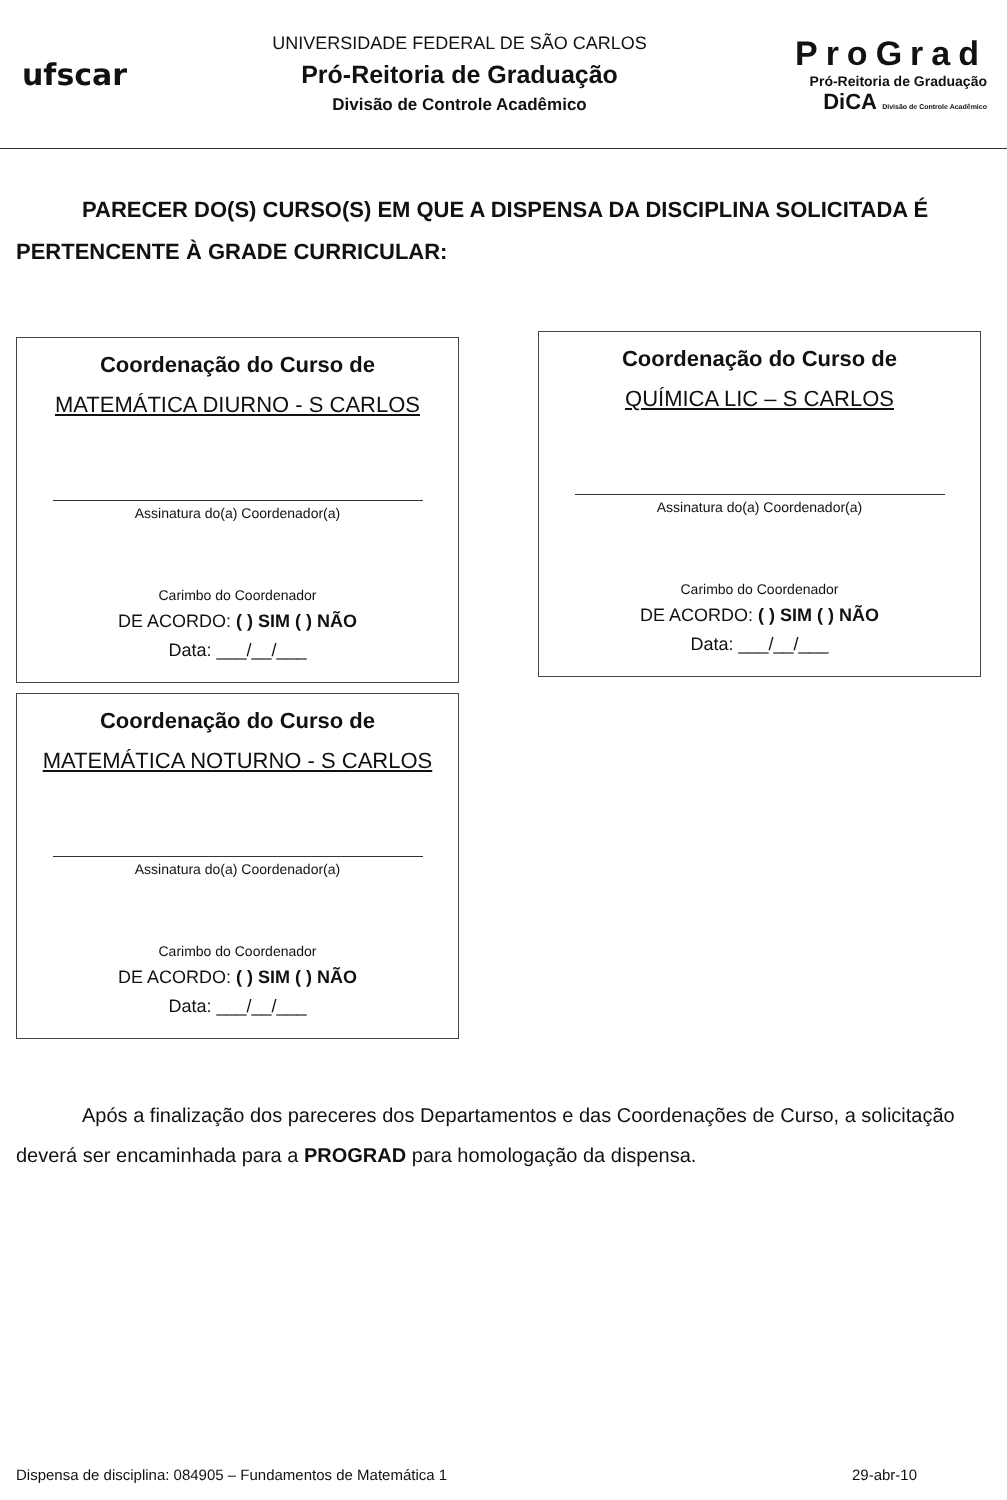ufscar
UNIVERSIDADE FEDERAL DE SÃO CARLOS
Pró-Reitoria de Graduação
Divisão de Controle Acadêmico
ProGrad
Pró-Reitoria de Graduação
DiCA Divisão de Controle Acadêmico
PARECER DO(S) CURSO(S) EM QUE A DISPENSA DA DISCIPLINA SOLICITADA É PERTENCENTE À GRADE CURRICULAR:
Coordenação do Curso de
MATEMÁTICA DIURNO - S CARLOS
Assinatura do(a) Coordenador(a)
Carimbo do Coordenador
DE ACORDO: ( ) SIM ( ) NÃO
Data: ___/__/___
Coordenação do Curso de
MATEMÁTICA NOTURNO - S CARLOS
Assinatura do(a) Coordenador(a)
Carimbo do Coordenador
DE ACORDO: ( ) SIM ( ) NÃO
Data: ___/__/___
Coordenação do Curso de
QUÍMICA LIC – S CARLOS
Assinatura do(a) Coordenador(a)
Carimbo do Coordenador
DE ACORDO: ( ) SIM ( ) NÃO
Data: ___/__/___
Após a finalização dos pareceres dos Departamentos e das Coordenações de Curso, a solicitação deverá ser encaminhada para a PROGRAD para homologação da dispensa.
Dispensa de disciplina: 084905 – Fundamentos de Matemática 1 29-abr-10